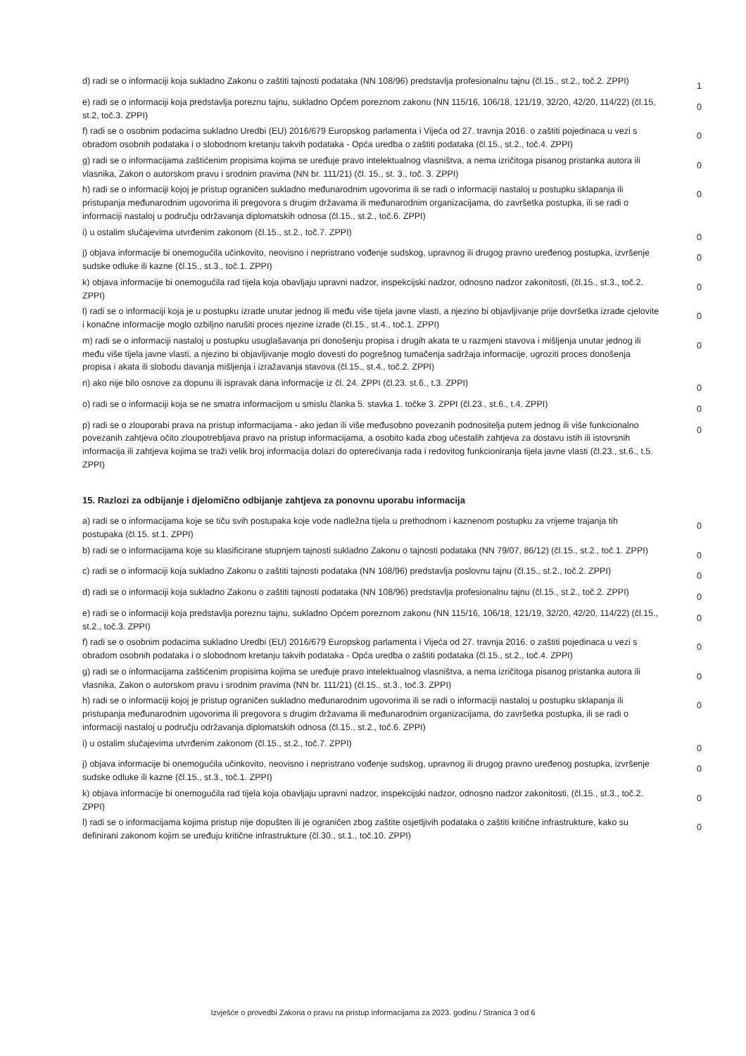| d) radi se o informaciji koja sukladno Zakonu o zaštiti tajnosti podataka (NN 108/96) predstavlja profesionalnu tajnu (čl.15., st.2., toč.2. ZPPI) | 1 |
| e) radi se o informaciji koja predstavlja poreznu tajnu, sukladno Općem poreznom zakonu (NN 115/16, 106/18, 121/19, 32/20, 42/20, 114/22) (čl.15, st.2, toč.3. ZPPI) | 0 |
| f) radi se o osobnim podacima sukladno Uredbi (EU) 2016/679 Europskog parlamenta i Vijeća od 27. travnja 2016. o zaštiti pojedinaca u vezi s obradom osobnih podataka i o slobodnom kretanju takvih podataka - Opća uredba o zaštiti podataka (čl.15., st.2., toč.4. ZPPI) | 0 |
| g) radi se o informacijama zaštićenim propisima kojima se uređuje pravo intelektualnog vlasništva, a nema izričitoga pisanog pristanka autora ili vlasnika, Zakon o autorskom pravu i srodnim pravima (NN br. 111/21) (čl. 15., st. 3., toč. 3. ZPPI) | 0 |
| h) radi se o informaciji kojoj je pristup ograničen sukladno međunarodnim ugovorima ili se radi o informaciji nastaloj u postupku sklapanja ili pristupanja međunarodnim ugovorima ili pregovora s drugim državama ili međunarodnim organizacijama, do završetka postupka, ili se radi o informaciji nastaloj u području održavanja diplomatskih odnosa (čl.15., st.2., toč.6. ZPPI) | 0 |
| i) u ostalim slučajevima utvrđenim zakonom (čl.15., st.2., toč.7. ZPPI) | 0 |
| j) objava informacije bi onemogućila učinkovito, neovisno i nepristrano vođenje sudskog, upravnog ili drugog pravno uređenog postupka, izvršenje sudske odluke ili kazne (čl.15., st.3., toč.1. ZPPI) | 0 |
| k) objava informacije bi onemogućila rad tijela koja obavljaju upravni nadzor, inspekcijski nadzor, odnosno nadzor zakonitosti, (čl.15., st.3., toč.2. ZPPI) | 0 |
| l) radi se o informaciji koja je u postupku izrade unutar jednog ili među više tijela javne vlasti, a njezino bi objavljivanje prije dovršetka izrade cjelovite i konačne informacije moglo ozbiljno narušiti proces njezine izrade (čl.15., st.4., toč.1. ZPPI) | 0 |
| m) radi se o informaciji nastaloj u postupku usuglašavanja pri donošenju propisa i drugih akata te u razmjeni stavova i mišljenja unutar jednog ili među više tijela javne vlasti, a njezino bi objavljivanje moglo dovesti do pogrešnog tumačenja sadržaja informacije, ugroziti proces donošenja propisa i akata ili slobodu davanja mišljenja i izražavanja stavova (čl.15., st.4., toč.2. ZPPI) | 0 |
| n) ako nije bilo osnove za dopunu ili ispravak dana informacije iz čl. 24. ZPPI (čl.23. st.6., t.3. ZPPI) | 0 |
| o) radi se o informaciji koja se ne smatra informacijom u smislu članka 5. stavka 1. točke 3. ZPPI (čl.23., st.6., t.4. ZPPI) | 0 |
| p) radi se o zlouporabi prava na pristup informacijama - ako jedan ili više međusobno povezanih podnositelja putem jednog ili više funkcionalno povezanih zahtjeva očito zloupotrebljava pravo na pristup informacijama, a osobito kada zbog učestalih zahtjeva za dostavu istih ili istovrsnih informacija ili zahtjeva kojima se traži velik broj informacija dolazi do opterećivanja rada i redovitog funkcioniranja tijela javne vlasti (čl.23., st.6., t.5. ZPPI) | 0 |
15. Razlozi za odbijanje i djelomično odbijanje zahtjeva za ponovnu uporabu informacija
| a) radi se o informacijama koje se tiču svih postupaka koje vode nadležna tijela u prethodnom i kaznenom postupku za vrijeme trajanja tih postupaka (čl.15. st.1. ZPPI) | 0 |
| b) radi se o informacijama koje su klasificirane stupnjem tajnosti sukladno Zakonu o tajnosti podataka (NN 79/07, 86/12) (čl.15., st.2., toč.1. ZPPI) | 0 |
| c) radi se o informaciji koja sukladno Zakonu o zaštiti tajnosti podataka (NN 108/96) predstavlja poslovnu tajnu (čl.15., st.2., toč.2. ZPPI) | 0 |
| d) radi se o informaciji koja sukladno Zakonu o zaštiti tajnosti podataka (NN 108/96) predstavlja profesionalnu tajnu (čl.15., st.2., toč.2. ZPPI) | 0 |
| e) radi se o informaciji koja predstavlja poreznu tajnu, sukladno Općem poreznom zakonu (NN 115/16, 106/18, 121/19, 32/20, 42/20, 114/22) (čl.15., st.2., toč.3. ZPPI) | 0 |
| f) radi se o osobnim podacima sukladno Uredbi (EU) 2016/679 Europskog parlamenta i Vijeća od 27. travnja 2016. o zaštiti pojedinaca u vezi s obradom osobnih podataka i o slobodnom kretanju takvih podataka - Opća uredba o zaštiti podataka (čl.15., st.2., toč.4. ZPPI) | 0 |
| g) radi se o informacijama zaštićenim propisima kojima se uređuje pravo intelektualnog vlasništva, a nema izričitoga pisanog pristanka autora ili vlasnika, Zakon o autorskom pravu i srodnim pravima (NN br. 111/21) (čl.15., st.3., toč.3. ZPPI) | 0 |
| h) radi se o informaciji kojoj je pristup ograničen sukladno međunarodnim ugovorima ili se radi o informaciji nastaloj u postupku sklapanja ili pristupanja međunarodnim ugovorima ili pregovora s drugim državama ili međunarodnim organizacijama, do završetka postupka, ili se radi o informaciji nastaloj u području održavanja diplomatskih odnosa (čl.15., st.2., toč.6. ZPPI) | 0 |
| i) u ostalim slučajevima utvrđenim zakonom (čl.15., st.2., toč.7. ZPPI) | 0 |
| j) objava informacije bi onemogućila učinkovito, neovisno i nepristrano vođenje sudskog, upravnog ili drugog pravno uređenog postupka, izvršenje sudske odluke ili kazne (čl.15., st.3., toč.1. ZPPI) | 0 |
| k) objava informacije bi onemogućila rad tijela koja obavljaju upravni nadzor, inspekcijski nadzor, odnosno nadzor zakonitosti, (čl.15., st.3., toč.2. ZPPI) | 0 |
| l) radi se o informacijama kojima pristup nije dopušten ili je ograničen zbog zaštite osjetljivih podataka o zaštiti kritične infrastrukture, kako su definirani zakonom kojim se uređuju kritične infrastrukture (čl.30., st.1., toč.10. ZPPI) | 0 |
Izvješće o provedbi Zakona o pravu na pristup informacijama za 2023. godinu / Stranica 3 od 6